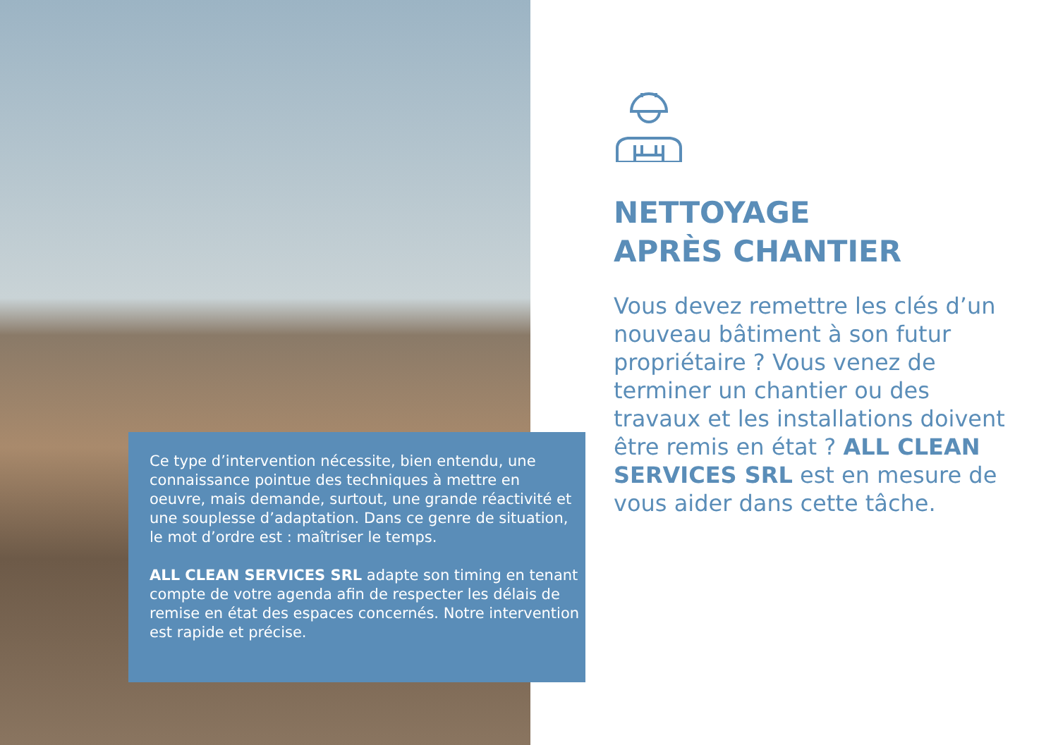NETTOYAGE
APRÈS CHANTIER
Vous devez remettre les clés d’un nouveau bâtiment à son futur propriétaire ? Vous venez de terminer un chantier ou des travaux et les installations doivent être remis en état ? ALL CLEAN SERVICES SRL est en mesure de vous aider dans cette tâche.
Ce type d’intervention nécessite, bien entendu, une connaissance pointue des techniques à mettre en oeuvre, mais demande, surtout, une grande réactivité et une souplesse d’adaptation. Dans ce genre de situation, le mot d’ordre est : maîtriser le temps.
ALL CLEAN SERVICES SRL adapte son timing en tenant compte de votre agenda afin de respecter les délais de remise en état des espaces concernés. Notre intervention est rapide et précise.